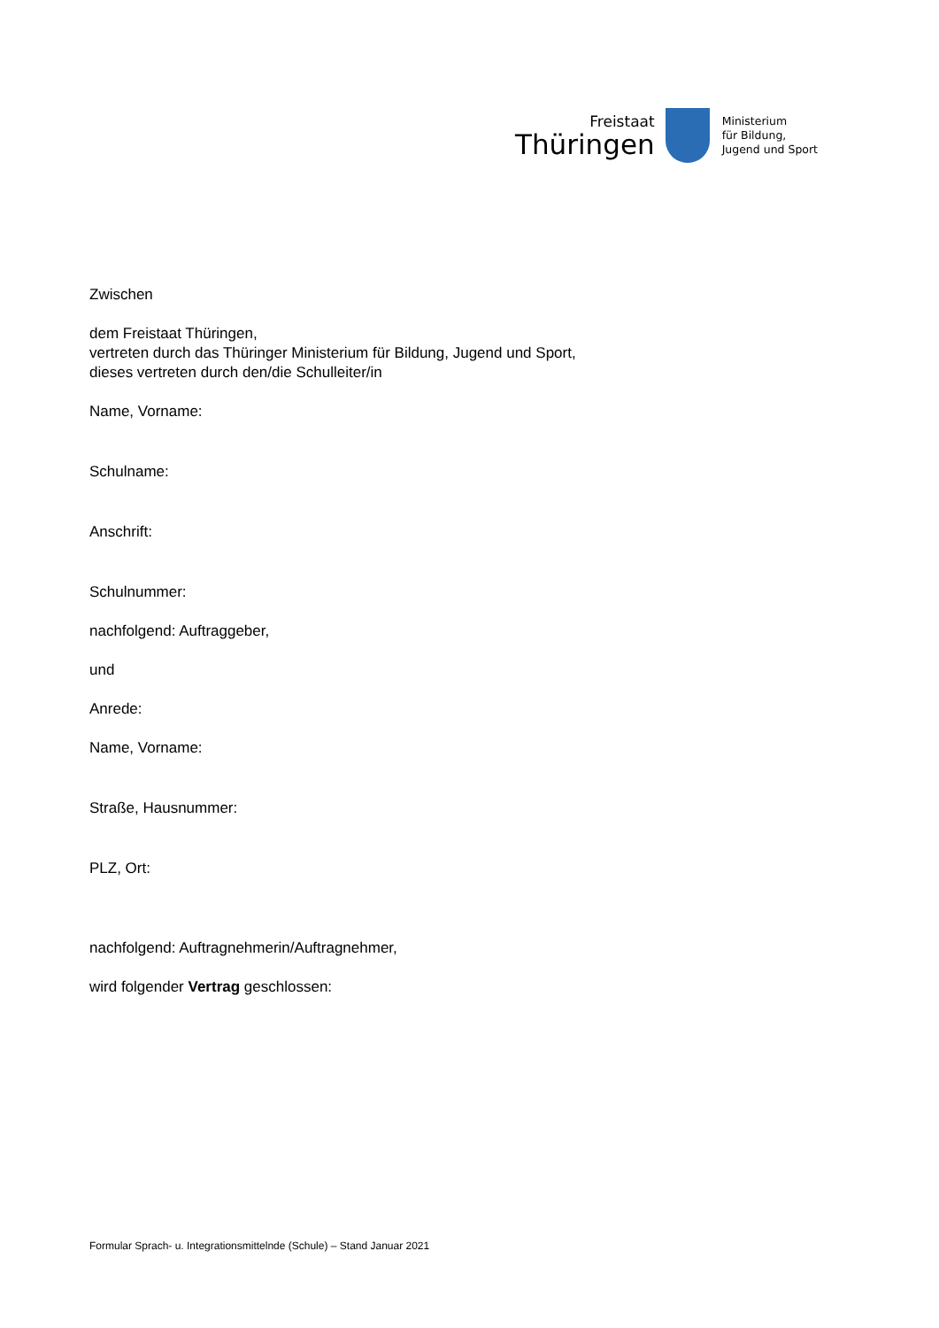Freistaat
Thüringen
Ministerium
für Bildung,
Jugend und Sport
Zwischen
dem Freistaat Thüringen,
vertreten durch das Thüringer Ministerium für Bildung, Jugend und Sport,
dieses vertreten durch den/die Schulleiter/in
Name, Vorname:
Schulname:
Anschrift:
Schulnummer:
nachfolgend: Auftraggeber,
und
Anrede:
Name, Vorname:
Straße, Hausnummer:
PLZ, Ort:
nachfolgend: Auftragnehmerin/Auftragnehmer,
wird folgender Vertrag geschlossen:
Formular Sprach- u. Integrationsmittelnde (Schule) – Stand Januar 2021